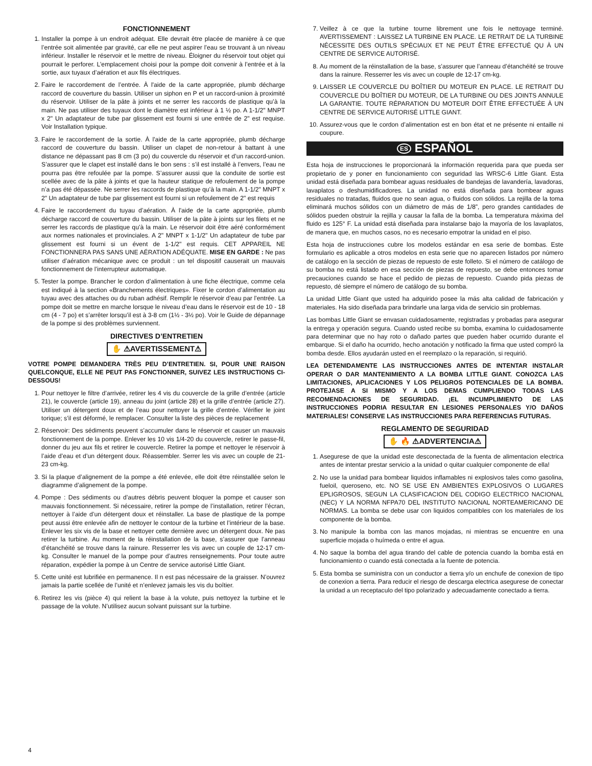FONCTIONNEMENT
1. Installer la pompe à un endroit adéquat. Elle devrait être placée de manière à ce que l’entrée soit alimentée par gravité, car elle ne peut aspirer l’eau se trouvant à un niveau inférieur. Installer le réservoir et le mettre de niveau. Éloigner du réservoir tout objet qui pourrait le perforer. L’emplacement choisi pour la pompe doit convenir à l’entrée et à la sortie, aux tuyaux d’aération et aux fils électriques.
2. Faire le raccordement de l’entrée. À l'aide de la carte appropriée, plumb décharge raccord de couverture du bassin. Utiliser un siphon en P et un raccord-union à proximité du réservoir. Utiliser de la pâte à joints et ne serrer les raccords de plastique qu’à la main. Ne pas utiliser des tuyaux dont le diamètre est inférieur à 1 ½ po. A 1-1/2" MNPT x 2" Un adaptateur de tube par glissement est fourni si une entrée de 2" est requise. Voir Installation typique.
3. Faire le raccordement de la sortie. À l'aide de la carte appropriée, plumb décharge raccord de couverture du bassin. Utiliser un clapet de non-retour à battant à une distance ne dépassant pas 8 cm (3 po) du couvercle du réservoir et d’un raccord-union. S’assurer que le clapet est installé dans le bon sens : s’il est installé à l’envers, l’eau ne pourra pas être refoulée par la pompe. S’assurer aussi que la conduite de sortie est scellée avec de la pâte à joints et que la hauteur statique de refoulement de la pompe n’a pas été dépassée. Ne serrer les raccords de plastique qu’à la main. A 1-1/2" MNPT x 2" Un adaptateur de tube par glissement est fourni si un refoulement de 2" est requis
4. Faire le raccordement du tuyau d’aération. À l'aide de la carte appropriée, plumb décharge raccord de couverture du bassin. Utiliser de la pâte à joints sur les filets et ne serrer les raccords de plastique qu’à la main. Le réservoir doit être aéré conformément aux normes nationales et provinciales. A 2" MNPT x 1-1/2" Un adaptateur de tube par glissement est fourni si un évent de 1-1/2" est requis. CET APPAREIL NE FONCTIONNERA PAS SANS UNE AÉRATION ADÉQUATE. MISE EN GARDE : Ne pas utiliser d’aération mécanique avec ce produit : un tel dispositif causerait un mauvais fonctionnement de l’interrupteur automatique.
5. Tester la pompe. Brancher le cordon d’alimentation à une fiche électrique, comme cela est indiqué à la section «Branchements électriques». Fixer le cordon d’alimentation au tuyau avec des attaches ou du ruban adhésif. Remplir le réservoir d’eau par l’entrée. La pompe doit se mettre en marche lorsque le niveau d’eau dans le réservoir est de 10 - 18 cm (4 - 7 po) et s’arrêter lorsqu’il est à 3-8 cm (1½ - 3½ po). Voir le Guide de dépannage de la pompe si des problèmes surviennent.
DIRECTIVES D’ENTRETIEN
✋ ⚠AVERTISSEMENT⚠
VOTRE POMPE DEMANDERA TRÈS PEU D’ENTRETIEN. SI, POUR UNE RAISON QUELCONQUE, ELLE NE PEUT PAS FONCTIONNER, SUIVEZ LES INSTRUCTIONS CI-DESSOUS!
1. Pour nettoyer le filtre d’arrivée, retirer les 4 vis du couvercle de la grille d’entrée (article 21), le couvercle (article 19), anneau du joint (article 28) et la grille d’entrée (article 27). Utiliser un détergent doux et de l’eau pour nettoyer la grille d’entrée. Vérifier le joint torique; s’il est déformé, le remplacer. Consulter la liste des pièces de replacement
2. Réservoir: Des sédiments peuvent s’accumuler dans le réservoir et causer un mauvais fonctionnement de la pompe. Enlever les 10 vis 1/4-20 du couvercle, retirer le passe-fil, donner du jeu aux fils et retirer le couvercle. Retirer la pompe et nettoyer le réservoir à l’aide d’eau et d’un détergent doux. Réassembler. Serrer les vis avec un couple de 21-23 cm-kg.
3. Si la plaque d’alignement de la pompe a été enlevée, elle doit être réinstallée selon le diagramme d’alignement de la pompe.
4. Pompe : Des sédiments ou d’autres débris peuvent bloquer la pompe et causer son mauvais fonctionnement. Si nécessaire, retirer la pompe de l’installation, retirer l’écran, nettoyer à l’aide d’un détergent doux et réinstaller. La base de plastique de la pompe peut aussi être enlevée afin de nettoyer le contour de la turbine et l’intérieur de la base. Enlever les six vis de la base et nettoyer cette dernière avec un détergent doux. Ne pas retirer la turbine. Au moment de la réinstallation de la base, s’assurer que l’anneau d’étanchéité se trouve dans la rainure. Resserrer les vis avec un couple de 12-17 cm-kg. Consulter le manuel de la pompe pour d’autres renseignements. Pour toute autre réparation, expédier la pompe à un Centre de service autorisé Little Giant.
5. Cette unité est lubrifiée en permanence. Il n est pas nécessaire de la graisser. N’ouvrez jamais la partie scellée de l’unité et n’enlevez jamais les vis du boîtier.
6. Retirez les vis (pièce 4) qui relient la base à la volute, puis nettoyez la turbine et le passage de la volute. N’utilisez aucun solvant puissant sur la turbine.
7. Veillez à ce que la turbine tourne librement une fois le nettoyage terminé. AVERTISSEMENT : LAISSEZ LA TURBINE EN PLACE. LE RETRAIT DE LA TURBINE NÉCESSITE DES OUTILS SPÉCIAUX ET NE PEUT ÊTRE EFFECTUÉ QU À UN CENTRE DE SERVICE AUTORISÉ.
8. Au moment de la réinstallation de la base, s’assurer que l’anneau d’étanchéité se trouve dans la rainure. Resserrer les vis avec un couple de 12-17 cm-kg.
9. LAISSER LE COUVERCLE DU BOÎTIER DU MOTEUR EN PLACE. LE RETRAIT DU COUVERCLE DU BOÎTIER DU MOTEUR, DE LA TURBINE OU DES JOINTS ANNULE LA GARANTIE. TOUTE RÉPARATION DU MOTEUR DOIT ÊTRE EFFECTUÉE À UN CENTRE DE SERVICE AUTORISÉ LITTLE GIANT.
10. Assurez-vous que le cordon d’alimentation est en bon état et ne présente ni entaille ni coupure.
ES ESPAÑOL
Esta hoja de instrucciones le proporcionará la información requerida para que pueda ser propietario de y poner en funcionamiento con seguridad las WRSC-6 Little Giant. Esta unidad está diseñada para bombear aguas residuales de bandejas de lavandería, lavadoras, lavaplatos o deshumidificadores. La unidad no está diseñada para bombear aguas residuales no tratadas, fluidos que no sean agua, o fluidos con sólidos. La rejilla de la toma eliminará muchos sólidos con un diámetro de más de 1/8”, pero grandes cantidades de sólidos pueden obstruir la rejilla y causar la falla de la bomba. La temperatura máxima del fluido es 125° F. La unidad está diseñada para instalarse bajo la mayoría de los lavaplatos, de manera que, en muchos casos, no es necesario empotrar la unidad en el piso.
Esta hoja de instrucciones cubre los modelos estándar en esa serie de bombas. Este formulario es aplicable a otros modelos en esta serie que no aparecen listados por número de catálogo en la sección de piezas de repuesto de este folleto. Si el número de catálogo de su bomba no está listado en esa sección de piezas de repuesto, se debe entonces tomar precauciones cuando se hace el pedido de piezas de repuesto. Cuando pida piezas de repuesto, dé siempre el número de catálogo de su bomba.
La unidad Little Giant que usted ha adquirido posee la más alta calidad de fabricación y materiales. Ha sido diseñada para brindarle una larga vida de servicio sin problemas.
Las bombas Little Giant se envasan cuidadosamente, registradas y probadas para asegurar la entrega y operación segura. Cuando usted recibe su bomba, examina lo cuidadosamente para determinar que no hay roto o dañado partes que pueden haber ocurrido durante el embarque. Si el daño ha ocurrido, hecho anotación y notificado la firma que usted compró la bomba desde. Ellos ayudarán usted en el reemplazo o la reparación, si requirió.
LEA DETENIDAMENTE LAS INSTRUCCIONES ANTES DE INTENTAR INSTALAR OPERAR O DAR MANTENIMIENTO A LA BOMBA LITTLE GIANT. CONOZCA LAS LIMITACIONES, APLICACIONES Y LOS PELIGROS POTENCIALES DE LA BOMBA. PROTEJASE A SI MISMO Y A LOS DEMAS CUMPLIENDO TODAS LAS RECOMENDACIONES DE SEGURIDAD. ¡EL INCUMPLIMIENTO DE LAS INSTRUCCIONES PODRIA RESULTAR EN LESIONES PERSONALES Y/O DAÑOS MATERIALES! CONSERVE LAS INSTRUCCIONES PARA REFERENCIAS FUTURAS.
REGLAMENTO DE SEGURIDAD
✋ 🔥 ⚠ADVERTENCIA⚠
1. Asegurese de que la unidad este desconectada de la fuenta de alimentacion electrica antes de intentar prestar servicio a la unidad o quitar cualquier componente de ella!
2. No use la unidad para bombear liquidos inflamables ni explosivos tales como gasolina, fueloil, queroseno, etc. NO SE USE EN AMBIENTES EXPLOSIVOS O LUGARES EPLIGROSOS, SEGUN LA CLASIFICACION DEL CODIGO ELECTRICO NACIONAL (NEC) Y LA NORMA NFPA70 DEL INSTITUTO NACIONAL NORTEAMERICANO DE NORMAS. La bomba se debe usar con liquidos compatibles con los materiales de los componente de la bomba.
3. No manipule la bomba con las manos mojadas, ni mientras se encuentre en una superficie mojada o huímeda o entre el agua.
4. No saque la bomba del agua tirando del cable de potencia cuando la bomba está en funcionamiento o cuando está conectada a la fuente de potencia.
5. Esta bomba se suministra con un conductor a tierra y/o un enchufe de conexion de tipo de conexion a tierra. Para reducir el riesgo de descarga electrica asegurese de conectar la unidad a un receptaculo del tipo polarizado y adecuadamente conectado a tierra.
4